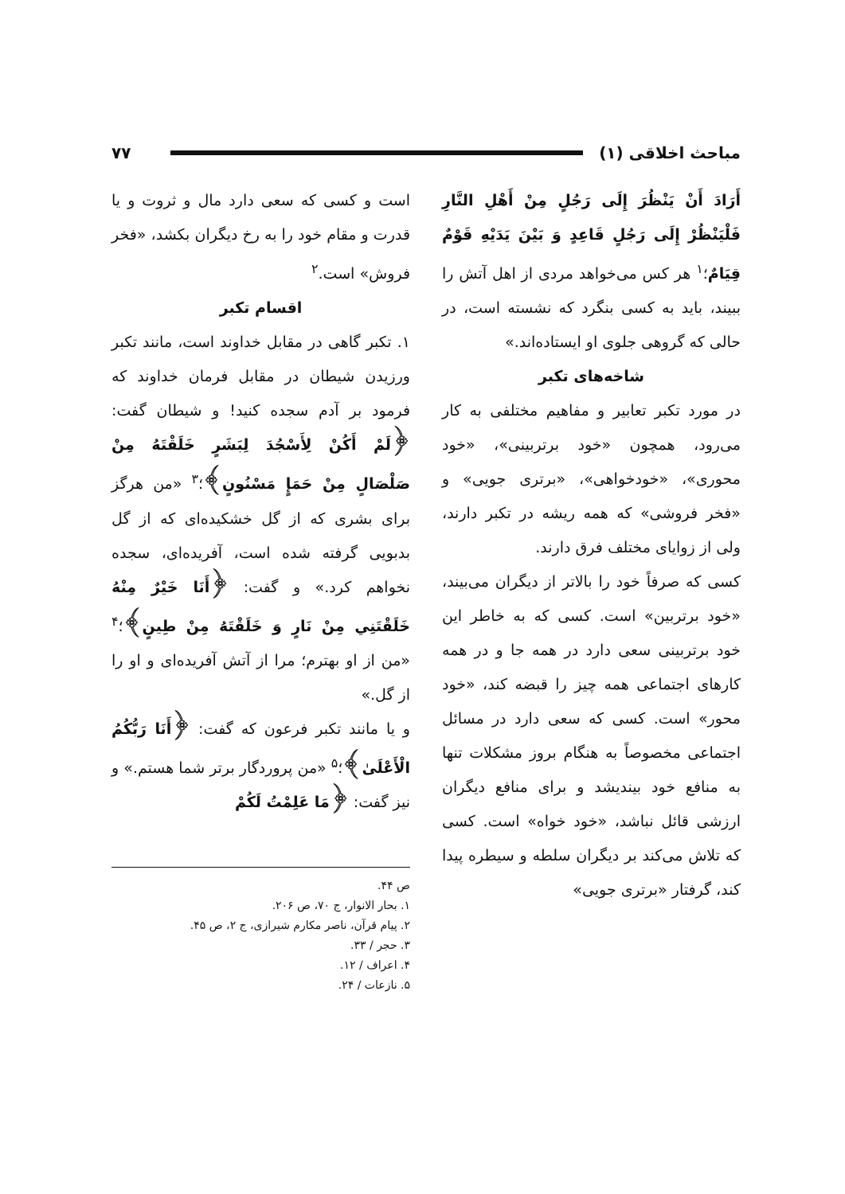مباحث اخلاقی (۱) ۷۷
أَرَادَ أَنْ يَنْظُرَ إِلَى رَجُلٍ مِنْ أَهْلِ النَّارِ فَلْيَنْظُرْ إِلَى رَجُلٍ قَاعِدٍ وَ بَيْنَ يَدَيْهِ قَوْمٌ قِيَامٌ؛<sup>۱</sup> هر کس می‌خواهد مردی از اهل آتش را ببیند، باید به کسی بنگرد که نشسته است، در حالی که گروهی جلوی او ایستاده‌اند.»
شاخه‌های تکبر
در مورد تکبر تعابیر و مفاهیم مختلفی به کار می‌رود، همچون «خود برتربینی»، «خود محوری»، «خودخواهی»، «برتری جویی» و «فخر فروشی» که همه ریشه در تکبر دارند، ولی از زوایای مختلف فرق دارند.
کسی که صرفاً خود را بالاتر از دیگران می‌بیند، «خود برتربین» است. کسی که به خاطر این خود برتربینی سعی دارد در همه جا و در همه کارهای اجتماعی همه چیز را قبضه کند، «خود محور» است. کسی که سعی دارد در مسائل اجتماعی مخصوصاً به هنگام بروز مشکلات تنها به منافع خود بیندیشد و برای منافع دیگران ارزشی قائل نباشد، «خود خواه» است. کسی که تلاش می‌کند بر دیگران سلطه و سیطره پیدا کند، گرفتار «برتری جویی»
است و کسی که سعی دارد مال و ثروت و یا قدرت و مقام خود را به رخ دیگران بکشد، «فخر فروش» است.<sup>۲</sup>
اقسام تکبر
۱. تکبر گاهی در مقابل خداوند است، مانند تکبر ورزیدن شیطان در مقابل فرمان خداوند که فرمود بر آدم سجده کنید! و شیطان گفت: ﴿لَمْ أَكُنْ لِأَسْجُدَ لِبَشَرٍ خَلَقْتَهُ مِنْ صَلْصَالٍ مِنْ حَمَإٍ مَسْنُونٍ﴾؛<sup>۳</sup> «من هرگز برای بشری که از گل خشکیده‌ای که از گل بدبویی گرفته شده است، آفریده‌ای، سجده نخواهم کرد.» و گفت: ﴿أَنَا خَيْرٌ مِنْهُ خَلَقْتَنِي مِنْ نَارٍ وَ خَلَقْتَهُ مِنْ طِينٍ﴾؛<sup>۴</sup> «من از او بهترم؛ مرا از آتش آفریده‌ای و او را از گل.»
و یا مانند تکبر فرعون که گفت: ﴿أَنَا رَبُّكُمُ الْأَعْلَىٰ﴾؛<sup>۵</sup> «من پروردگار برتر شما هستم.» و نیز گفت: ﴿مَا عَلِمْتُ لَكُمْ
ص ۴۴.
۱. بحار الانوار، ج ۷۰، ص ۲۰۶.
۲. پیام قرآن، ناصر مکارم شیرازی، ج ۲، ص ۴۵.
۳. حجر / ۳۳.
۴. اعراف / ۱۲.
۵. نازعات / ۲۴.